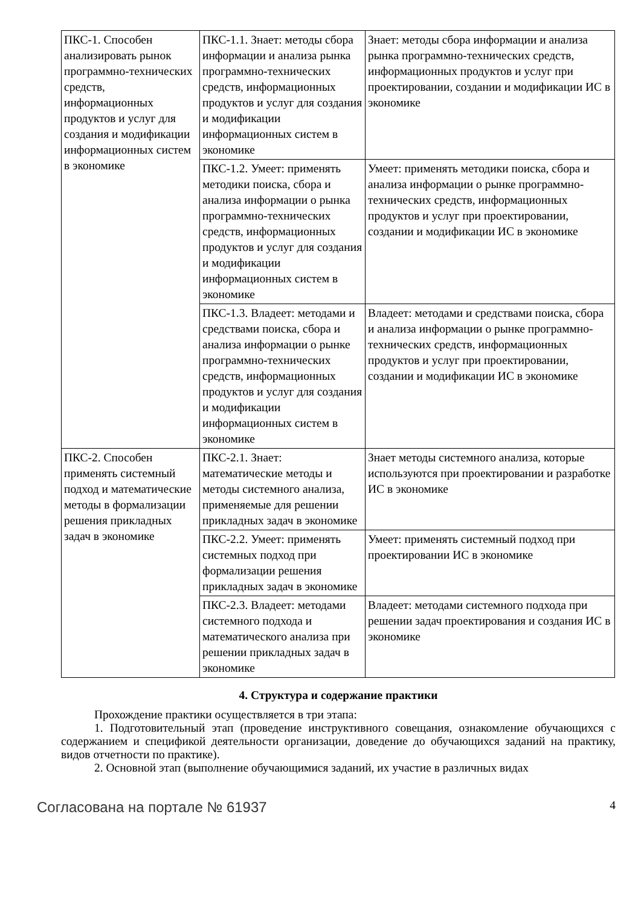| ПКС-1. Способен анализировать рынок программно-технических средств, информационных продуктов и услуг для создания и модификации информационных систем в экономике | ПКС-1.1. Знает: методы сбора информации и анализа рынка программно-технических средств, информационных продуктов и услуг для создания и модификации информационных систем в экономике | Знает: методы сбора информации и анализа рынка программно-технических средств, информационных продуктов и услуг при проектировании, создании и модификации ИС в экономике |
| | ПКС-1.2. Умеет: применять методики поиска, сбора и анализа информации о рынка программно-технических средств, информационных продуктов и услуг для создания и модификации информационных систем в экономике | Умеет: применять методики поиска, сбора и анализа информации о рынке программно-технических средств, информационных продуктов и услуг при проектировании, создании и модификации ИС в экономике |
| | ПКС-1.3. Владеет: методами и средствами поиска, сбора и анализа информации о рынке программно-технических средств, информационных продуктов и услуг для создания и модификации информационных систем в экономике | Владеет: методами и средствами поиска, сбора и анализа информации о рынке программно-технических средств, информационных продуктов и услуг при проектировании, создании и модификации ИС в экономике |
| ПКС-2. Способен применять системный подход и математические методы в формализации решения прикладных задач в экономике | ПКС-2.1. Знает: математические методы и методы системного анализа, применяемые для решении прикладных задач в экономике | Знает методы системного анализа, которые используются при проектировании и разработке ИС в экономике |
| | ПКС-2.2. Умеет: применять системных подход при формализации решения прикладных задач в экономике | Умеет: применять системный подход при проектировании ИС в экономике |
| | ПКС-2.3. Владеет: методами системного подхода и математического анализа при решении прикладных задач в экономике | Владеет: методами системного подхода при решении задач проектирования и создания ИС в экономике |
4. Структура и содержание практики
Прохождение практики осуществляется в три этапа:
1. Подготовительный этап (проведение инструктивного совещания, ознакомление обучающихся с содержанием и спецификой деятельности организации, доведение до обучающихся заданий на практику, видов отчетности по практике).
2. Основной этап (выполнение обучающимися заданий, их участие в различных видах
Согласована на портале № 61937 4